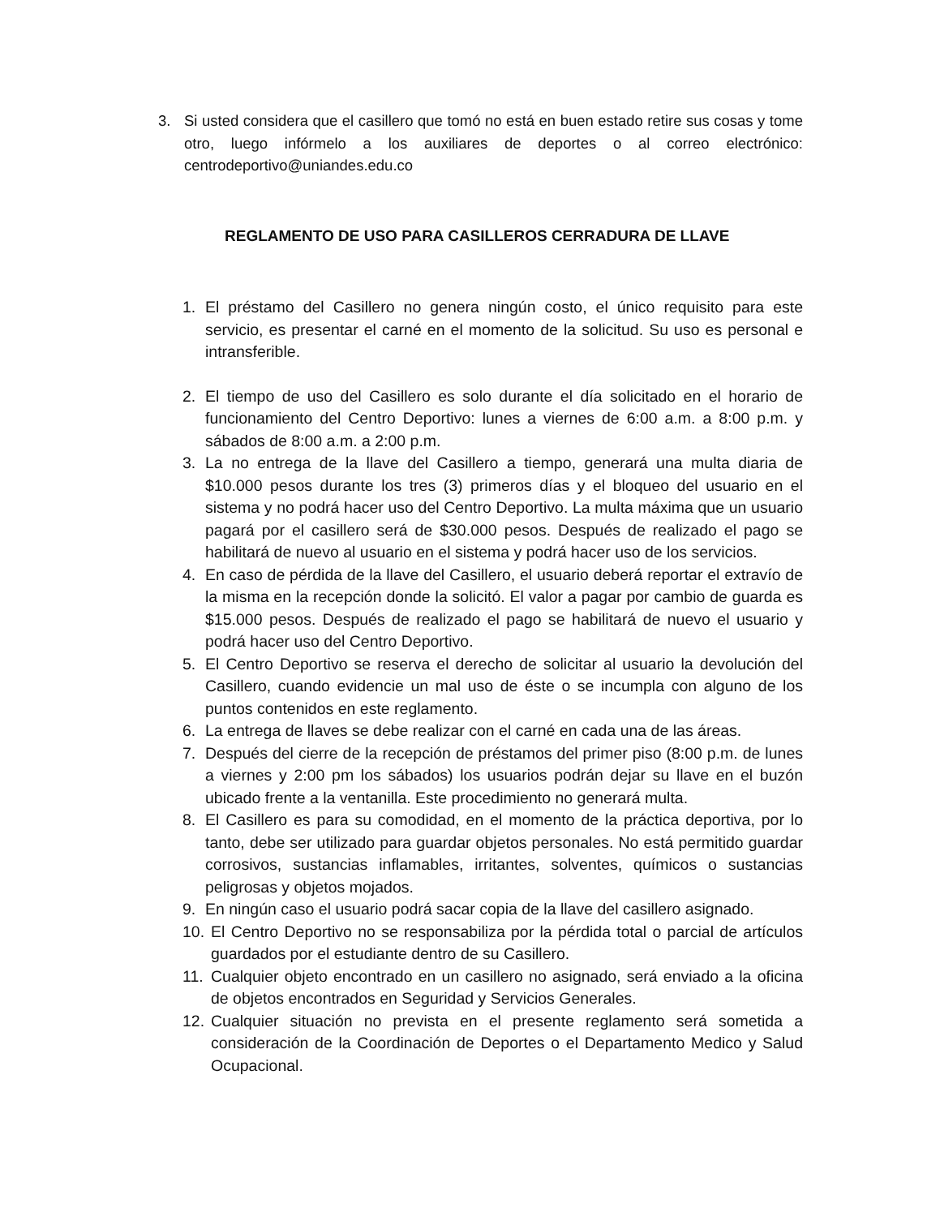3. Si usted considera que el casillero que tomó no está en buen estado retire sus cosas y tome otro, luego infórmelo a los auxiliares de deportes o al correo electrónico: centrodeportivo@uniandes.edu.co
REGLAMENTO DE USO PARA CASILLEROS CERRADURA DE LLAVE
1. El préstamo del Casillero no genera ningún costo, el único requisito para este servicio, es presentar el carné en el momento de la solicitud. Su uso es personal e intransferible.
2. El tiempo de uso del Casillero es solo durante el día solicitado en el horario de funcionamiento del Centro Deportivo: lunes a viernes de 6:00 a.m. a 8:00 p.m. y sábados de 8:00 a.m. a 2:00 p.m.
3. La no entrega de la llave del Casillero a tiempo, generará una multa diaria de $10.000 pesos durante los tres (3) primeros días y el bloqueo del usuario en el sistema y no podrá hacer uso del Centro Deportivo. La multa máxima que un usuario pagará por el casillero será de $30.000 pesos. Después de realizado el pago se habilitará de nuevo al usuario en el sistema y podrá hacer uso de los servicios.
4. En caso de pérdida de la llave del Casillero, el usuario deberá reportar el extravío de la misma en la recepción donde la solicitó. El valor a pagar por cambio de guarda es $15.000 pesos. Después de realizado el pago se habilitará de nuevo el usuario y podrá hacer uso del Centro Deportivo.
5. El Centro Deportivo se reserva el derecho de solicitar al usuario la devolución del Casillero, cuando evidencie un mal uso de éste o se incumpla con alguno de los puntos contenidos en este reglamento.
6. La entrega de llaves se debe realizar con el carné en cada una de las áreas.
7. Después del cierre de la recepción de préstamos del primer piso (8:00 p.m. de lunes a viernes y 2:00 pm los sábados) los usuarios podrán dejar su llave en el buzón ubicado frente a la ventanilla. Este procedimiento no generará multa.
8. El Casillero es para su comodidad, en el momento de la práctica deportiva, por lo tanto, debe ser utilizado para guardar objetos personales. No está permitido guardar corrosivos, sustancias inflamables, irritantes, solventes, químicos o sustancias peligrosas y objetos mojados.
9. En ningún caso el usuario podrá sacar copia de la llave del casillero asignado.
10. El Centro Deportivo no se responsabiliza por la pérdida total o parcial de artículos guardados por el estudiante dentro de su Casillero.
11. Cualquier objeto encontrado en un casillero no asignado, será enviado a la oficina de objetos encontrados en Seguridad y Servicios Generales.
12. Cualquier situación no prevista en el presente reglamento será sometida a consideración de la Coordinación de Deportes o el Departamento Medico y Salud Ocupacional.